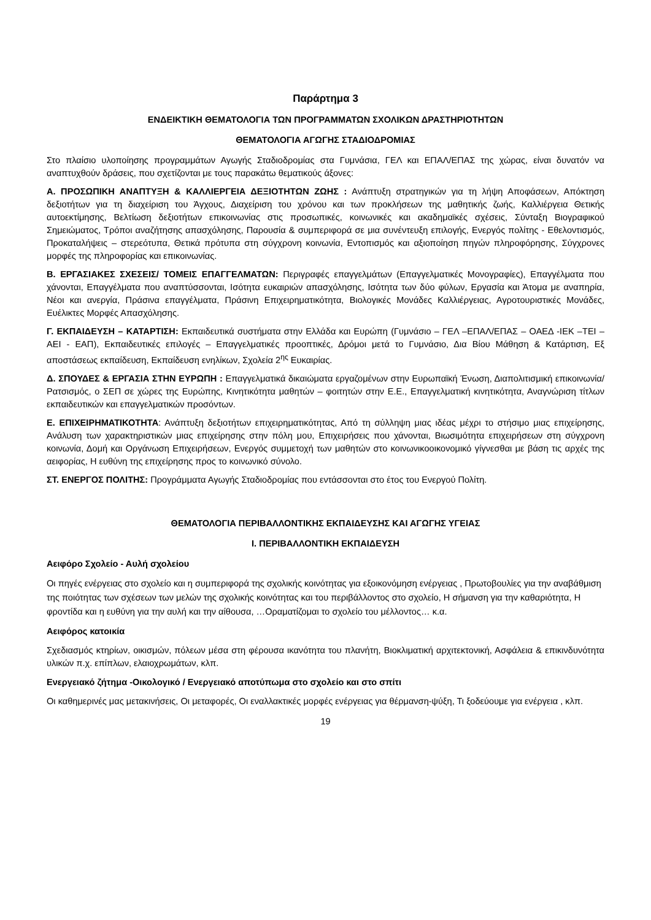Παράρτημα 3
ΕΝΔΕΙΚΤΙΚΗ ΘΕΜΑΤΟΛΟΓΙΑ ΤΩΝ ΠΡΟΓΡΑΜΜΑΤΩΝ ΣΧΟΛΙΚΩΝ ΔΡΑΣΤΗΡΙΟΤΗΤΩΝ
ΘΕΜΑΤΟΛΟΓΙΑ ΑΓΩΓΗΣ ΣΤΑΔΙΟΔΡΟΜΙΑΣ
Στο πλαίσιο υλοποίησης προγραμμάτων Αγωγής Σταδιοδρομίας στα Γυμνάσια, ΓΕΛ και ΕΠΑΛ/ΕΠΑΣ της χώρας, είναι δυνατόν να αναπτυχθούν δράσεις, που σχετίζονται με τους παρακάτω θεματικούς άξονες:
Α. ΠΡΟΣΩΠΙΚΗ ΑΝΑΠΤΥΞΗ & ΚΑΛΛΙΕΡΓΕΙΑ ΔΕΞΙΟΤΗΤΩΝ ΖΩΗΣ : Ανάπτυξη στρατηγικών για τη λήψη Αποφάσεων, Απόκτηση δεξιοτήτων για τη διαχείριση του Άγχους, Διαχείριση του χρόνου και των προκλήσεων της μαθητικής ζωής, Καλλιέργεια Θετικής αυτοεκτίμησης, Βελτίωση δεξιοτήτων επικοινωνίας στις προσωπικές, κοινωνικές και ακαδημαϊκές σχέσεις, Σύνταξη Βιογραφικού Σημειώματος, Τρόποι αναζήτησης απασχόλησης, Παρουσία & συμπεριφορά σε μια συνέντευξη επιλογής, Ενεργός πολίτης - Εθελοντισμός, Προκαταλήψεις – στερεότυπα, Θετικά πρότυπα στη σύγχρονη κοινωνία, Εντοπισμός και αξιοποίηση πηγών πληροφόρησης, Σύγχρονες μορφές της πληροφορίας και επικοινωνίας.
Β. ΕΡΓΑΣΙΑΚΕΣ ΣΧΕΣΕΙΣ/ ΤΟΜΕΙΣ ΕΠΑΓΓΕΛΜΑΤΩΝ: Περιγραφές επαγγελμάτων (Επαγγελματικές Μονογραφίες), Επαγγέλματα που χάνονται, Επαγγέλματα που αναπτύσσονται, Ισότητα ευκαιριών απασχόλησης, Ισότητα των δύο φύλων, Εργασία και Άτομα με αναπηρία, Νέοι και ανεργία, Πράσινα επαγγέλματα, Πράσινη Επιχειρηματικότητα, Βιολογικές Μονάδες Καλλιέργειας, Αγροτουριστικές Μονάδες, Ευέλικτες Μορφές Απασχόλησης.
Γ. ΕΚΠΑΙΔΕΥΣΗ – ΚΑΤΑΡΤΙΣΗ: Εκπαιδευτικά συστήματα στην Ελλάδα και Ευρώπη (Γυμνάσιο – ΓΕΛ –ΕΠΑΛ/ΕΠΑΣ – ΟΑΕΔ -ΙΕΚ –ΤΕΙ –ΑΕΙ - ΕΑΠ), Εκπαιδευτικές επιλογές – Επαγγελματικές προοπτικές, Δρόμοι μετά το Γυμνάσιο, Δια Βίου Μάθηση & Κατάρτιση, Εξ αποστάσεως εκπαίδευση, Εκπαίδευση ενηλίκων, Σχολεία 2<sup>ης</sup> Ευκαιρίας.
Δ. ΣΠΟΥΔΕΣ & ΕΡΓΑΣΙΑ ΣΤΗΝ ΕΥΡΩΠΗ : Επαγγελματικά δικαιώματα εργαζομένων στην Ευρωπαϊκή Ένωση, Διαπολιτισμική επικοινωνία/Ρατσισμός, ο ΣΕΠ σε χώρες της Ευρώπης, Κινητικότητα μαθητών – φοιτητών στην Ε.Ε., Επαγγελματική κινητικότητα, Αναγνώριση τίτλων εκπαιδευτικών και επαγγελματικών προσόντων.
Ε. ΕΠΙΧΕΙΡΗΜΑΤΙΚΟΤΗΤΑ: Ανάπτυξη δεξιοτήτων επιχειρηματικότητας, Από τη σύλληψη μιας ιδέας μέχρι το στήσιμο μιας επιχείρησης, Ανάλυση των χαρακτηριστικών μιας επιχείρησης στην πόλη μου, Επιχειρήσεις που χάνονται, Βιωσιμότητα επιχειρήσεων στη σύγχρονη κοινωνία, Δομή και Οργάνωση Επιχειρήσεων, Ενεργός συμμετοχή των μαθητών στο κοινωνικοοικονομικό γίγνεσθαι με βάση τις αρχές της αειφορίας, Η ευθύνη της επιχείρησης προς το κοινωνικό σύνολο.
ΣΤ. ΕΝΕΡΓΟΣ ΠΟΛΙΤΗΣ: Προγράμματα Αγωγής Σταδιοδρομίας που εντάσσονται στο έτος του Ενεργού Πολίτη.
ΘΕΜΑΤΟΛΟΓΙΑ ΠΕΡΙΒΑΛΛΟΝΤΙΚΗΣ ΕΚΠΑΙΔΕΥΣΗΣ ΚΑΙ ΑΓΩΓΗΣ ΥΓΕΙΑΣ
Ι. ΠΕΡΙΒΑΛΛΟΝΤΙΚΗ ΕΚΠΑΙΔΕΥΣΗ
Αειφόρο Σχολείο - Αυλή σχολείου
Οι πηγές ενέργειας στο σχολείο και η συμπεριφορά της σχολικής κοινότητας για εξοικονόμηση ενέργειας , Πρωτοβουλίες για την αναβάθμιση της ποιότητας των σχέσεων των μελών της σχολικής κοινότητας και του περιβάλλοντος στο σχολείο, Η σήμανση για την καθαριότητα, Η φροντίδα και η ευθύνη για την αυλή και την αίθουσα, …Οραματίζομαι το σχολείο του μέλλοντος… κ.α.
Αειφόρος κατοικία
Σχεδιασμός κτηρίων, οικισμών, πόλεων μέσα στη φέρουσα ικανότητα του πλανήτη, Βιοκλιματική αρχιτεκτονική, Ασφάλεια & επικινδυνότητα υλικών π.χ. επίπλων, ελαιοχρωμάτων, κλπ.
Ενεργειακό ζήτημα -Οικολογικό / Ενεργειακό αποτύπωμα στο σχολείο και στο σπίτι
Οι καθημερινές μας μετακινήσεις, Οι μεταφορές, Οι εναλλακτικές μορφές ενέργειας για θέρμανση-ψύξη, Τι ξοδεύουμε για ενέργεια , κλπ.
19